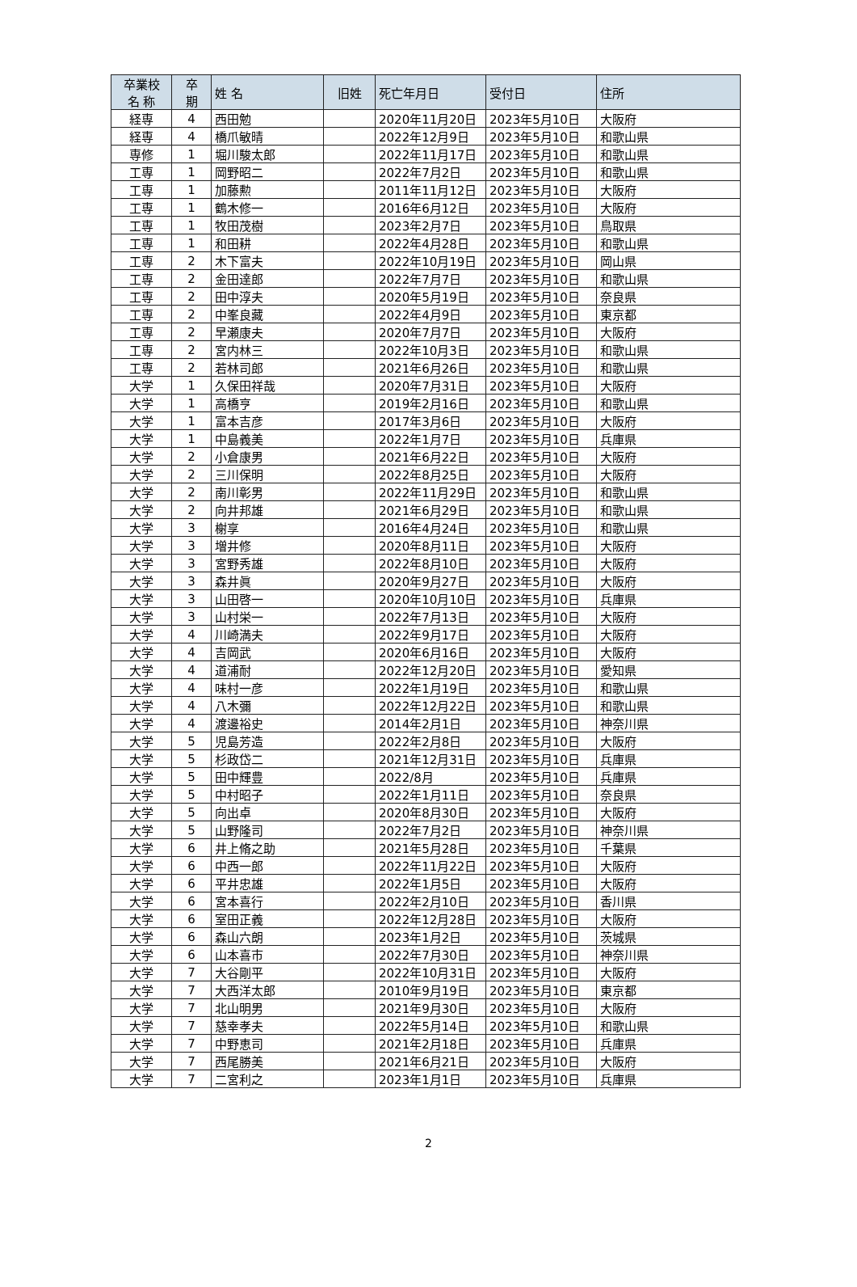| 卒業校 名 称 | 卒 期 | 姓 名 | 旧姓 | 死亡年月日 | 受付日 | 住所 |
| --- | --- | --- | --- | --- | --- | --- |
| 経専 | 4 | 西田勉 | | 2020年11月20日 | 2023年5月10日 | 大阪府 |
| 経専 | 4 | 橋爪敏晴 | | 2022年12月9日 | 2023年5月10日 | 和歌山県 |
| 専修 | 1 | 堀川駿太郎 | | 2022年11月17日 | 2023年5月10日 | 和歌山県 |
| 工専 | 1 | 岡野昭二 | | 2022年7月2日 | 2023年5月10日 | 和歌山県 |
| 工専 | 1 | 加藤勲 | | 2011年11月12日 | 2023年5月10日 | 大阪府 |
| 工専 | 1 | 鶴木修一 | | 2016年6月12日 | 2023年5月10日 | 大阪府 |
| 工専 | 1 | 牧田茂樹 | | 2023年2月7日 | 2023年5月10日 | 鳥取県 |
| 工専 | 1 | 和田耕 | | 2022年4月28日 | 2023年5月10日 | 和歌山県 |
| 工専 | 2 | 木下富夫 | | 2022年10月19日 | 2023年5月10日 | 岡山県 |
| 工専 | 2 | 金田達郎 | | 2022年7月7日 | 2023年5月10日 | 和歌山県 |
| 工専 | 2 | 田中淳夫 | | 2020年5月19日 | 2023年5月10日 | 奈良県 |
| 工専 | 2 | 中峯良藏 | | 2022年4月9日 | 2023年5月10日 | 東京都 |
| 工専 | 2 | 早瀬康夫 | | 2020年7月7日 | 2023年5月10日 | 大阪府 |
| 工専 | 2 | 宮内林三 | | 2022年10月3日 | 2023年5月10日 | 和歌山県 |
| 工専 | 2 | 若林司郎 | | 2021年6月26日 | 2023年5月10日 | 和歌山県 |
| 大学 | 1 | 久保田祥哉 | | 2020年7月31日 | 2023年5月10日 | 大阪府 |
| 大学 | 1 | 高橋亨 | | 2019年2月16日 | 2023年5月10日 | 和歌山県 |
| 大学 | 1 | 富本吉彦 | | 2017年3月6日 | 2023年5月10日 | 大阪府 |
| 大学 | 1 | 中島義美 | | 2022年1月7日 | 2023年5月10日 | 兵庫県 |
| 大学 | 2 | 小倉康男 | | 2021年6月22日 | 2023年5月10日 | 大阪府 |
| 大学 | 2 | 三川保明 | | 2022年8月25日 | 2023年5月10日 | 大阪府 |
| 大学 | 2 | 南川彰男 | | 2022年11月29日 | 2023年5月10日 | 和歌山県 |
| 大学 | 2 | 向井邦雄 | | 2021年6月29日 | 2023年5月10日 | 和歌山県 |
| 大学 | 3 | 榭享 | | 2016年4月24日 | 2023年5月10日 | 和歌山県 |
| 大学 | 3 | 増井修 | | 2020年8月11日 | 2023年5月10日 | 大阪府 |
| 大学 | 3 | 宮野秀雄 | | 2022年8月10日 | 2023年5月10日 | 大阪府 |
| 大学 | 3 | 森井眞 | | 2020年9月27日 | 2023年5月10日 | 大阪府 |
| 大学 | 3 | 山田啓一 | | 2020年10月10日 | 2023年5月10日 | 兵庫県 |
| 大学 | 3 | 山村栄一 | | 2022年7月13日 | 2023年5月10日 | 大阪府 |
| 大学 | 4 | 川崎満夫 | | 2022年9月17日 | 2023年5月10日 | 大阪府 |
| 大学 | 4 | 吉岡武 | | 2020年6月16日 | 2023年5月10日 | 大阪府 |
| 大学 | 4 | 道浦耐 | | 2022年12月20日 | 2023年5月10日 | 愛知県 |
| 大学 | 4 | 味村一彦 | | 2022年1月19日 | 2023年5月10日 | 和歌山県 |
| 大学 | 4 | 八木彌 | | 2022年12月22日 | 2023年5月10日 | 和歌山県 |
| 大学 | 4 | 渡邊裕史 | | 2014年2月1日 | 2023年5月10日 | 神奈川県 |
| 大学 | 5 | 児島芳造 | | 2022年2月8日 | 2023年5月10日 | 大阪府 |
| 大学 | 5 | 杉政岱二 | | 2021年12月31日 | 2023年5月10日 | 兵庫県 |
| 大学 | 5 | 田中輝豊 | | 2022/8月 | 2023年5月10日 | 兵庫県 |
| 大学 | 5 | 中村昭子 | | 2022年1月11日 | 2023年5月10日 | 奈良県 |
| 大学 | 5 | 向出卓 | | 2020年8月30日 | 2023年5月10日 | 大阪府 |
| 大学 | 5 | 山野隆司 | | 2022年7月2日 | 2023年5月10日 | 神奈川県 |
| 大学 | 6 | 井上脩之助 | | 2021年5月28日 | 2023年5月10日 | 千葉県 |
| 大学 | 6 | 中西一郎 | | 2022年11月22日 | 2023年5月10日 | 大阪府 |
| 大学 | 6 | 平井忠雄 | | 2022年1月5日 | 2023年5月10日 | 大阪府 |
| 大学 | 6 | 宮本喜行 | | 2022年2月10日 | 2023年5月10日 | 香川県 |
| 大学 | 6 | 室田正義 | | 2022年12月28日 | 2023年5月10日 | 大阪府 |
| 大学 | 6 | 森山六朗 | | 2023年1月2日 | 2023年5月10日 | 茨城県 |
| 大学 | 6 | 山本喜市 | | 2022年7月30日 | 2023年5月10日 | 神奈川県 |
| 大学 | 7 | 大谷剛平 | | 2022年10月31日 | 2023年5月10日 | 大阪府 |
| 大学 | 7 | 大西洋太郎 | | 2010年9月19日 | 2023年5月10日 | 東京都 |
| 大学 | 7 | 北山明男 | | 2021年9月30日 | 2023年5月10日 | 大阪府 |
| 大学 | 7 | 慈幸孝夫 | | 2022年5月14日 | 2023年5月10日 | 和歌山県 |
| 大学 | 7 | 中野恵司 | | 2021年2月18日 | 2023年5月10日 | 兵庫県 |
| 大学 | 7 | 西尾勝美 | | 2021年6月21日 | 2023年5月10日 | 大阪府 |
| 大学 | 7 | 二宮利之 | | 2023年1月1日 | 2023年5月10日 | 兵庫県 |
2